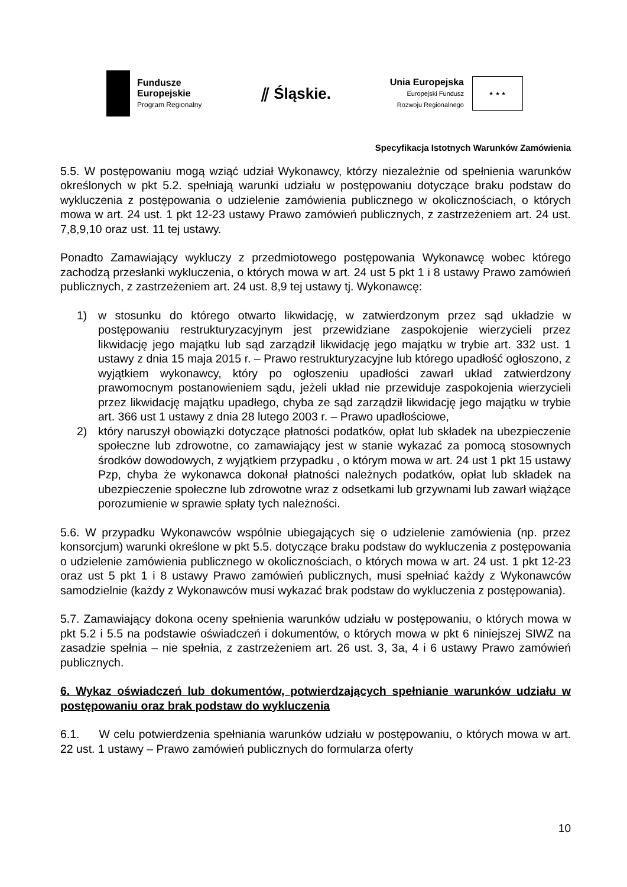Fundusze
Europejskie
Program Regionalny
⫽ Śląskie.
Unia Europejska
Europejski Fundusz
Rozwoju Regionalnego
★ ★ ★
Specyfikacja Istotnych Warunków Zamówienia
5.5. W postępowaniu mogą wziąć udział Wykonawcy, którzy niezależnie od spełnienia warunków określonych w pkt 5.2. spełniają warunki udziału w postępowaniu dotyczące braku podstaw do wykluczenia z postępowania o udzielenie zamówienia publicznego w okolicznościach, o których mowa w art. 24 ust. 1 pkt 12-23 ustawy Prawo zamówień publicznych, z zastrzeżeniem art. 24 ust. 7,8,9,10 oraz ust. 11 tej ustawy.
Ponadto Zamawiający wykluczy z przedmiotowego postępowania Wykonawcę wobec którego zachodzą przesłanki wykluczenia, o których mowa w art. 24 ust 5 pkt 1 i 8 ustawy Prawo zamówień publicznych, z zastrzeżeniem art. 24 ust. 8,9 tej ustawy tj. Wykonawcę:
1) w stosunku do którego otwarto likwidację, w zatwierdzonym przez sąd układzie w postępowaniu restrukturyzacyjnym jest przewidziane zaspokojenie wierzycieli przez likwidację jego majątku lub sąd zarządził likwidację jego majątku w trybie art. 332 ust. 1 ustawy z dnia 15 maja 2015 r. – Prawo restrukturyzacyjne lub którego upadłość ogłoszono, z wyjątkiem wykonawcy, który po ogłoszeniu upadłości zawarł układ zatwierdzony prawomocnym postanowieniem sądu, jeżeli układ nie przewiduje zaspokojenia wierzycieli przez likwidację majątku upadłego, chyba ze sąd zarządził likwidację jego majątku w trybie art. 366 ust 1 ustawy z dnia 28 lutego 2003 r. – Prawo upadłościowe,
2) który naruszył obowiązki dotyczące płatności podatków, opłat lub składek na ubezpieczenie społeczne lub zdrowotne, co zamawiający jest w stanie wykazać za pomocą stosownych środków dowodowych, z wyjątkiem przypadku , o którym mowa w art. 24 ust 1 pkt 15 ustawy Pzp, chyba że wykonawca dokonał płatności należnych podatków, opłat lub składek na ubezpieczenie społeczne lub zdrowotne wraz z odsetkami lub grzywnami lub zawarł wiążące porozumienie w sprawie spłaty tych należności.
5.6. W przypadku Wykonawców wspólnie ubiegających się o udzielenie zamówienia (np. przez konsorcjum) warunki określone w pkt 5.5. dotyczące braku podstaw do wykluczenia z postępowania o udzielenie zamówienia publicznego w okolicznościach, o których mowa w art. 24 ust. 1 pkt 12-23 oraz ust 5 pkt 1 i 8 ustawy Prawo zamówień publicznych, musi spełniać każdy z Wykonawców samodzielnie (każdy z Wykonawców musi wykazać brak podstaw do wykluczenia z postępowania).
5.7. Zamawiający dokona oceny spełnienia warunków udziału w postępowaniu, o których mowa w pkt 5.2 i 5.5 na podstawie oświadczeń i dokumentów, o których mowa w pkt 6 niniejszej SIWZ na zasadzie spełnia – nie spełnia, z zastrzeżeniem art. 26 ust. 3, 3a, 4 i 6 ustawy Prawo zamówień publicznych.
6. Wykaz oświadczeń lub dokumentów, potwierdzających spełnianie warunków udziału w postępowaniu oraz brak podstaw do wykluczenia
6.1. W celu potwierdzenia spełniania warunków udziału w postępowaniu, o których mowa w art. 22 ust. 1 ustawy – Prawo zamówień publicznych do formularza oferty
10